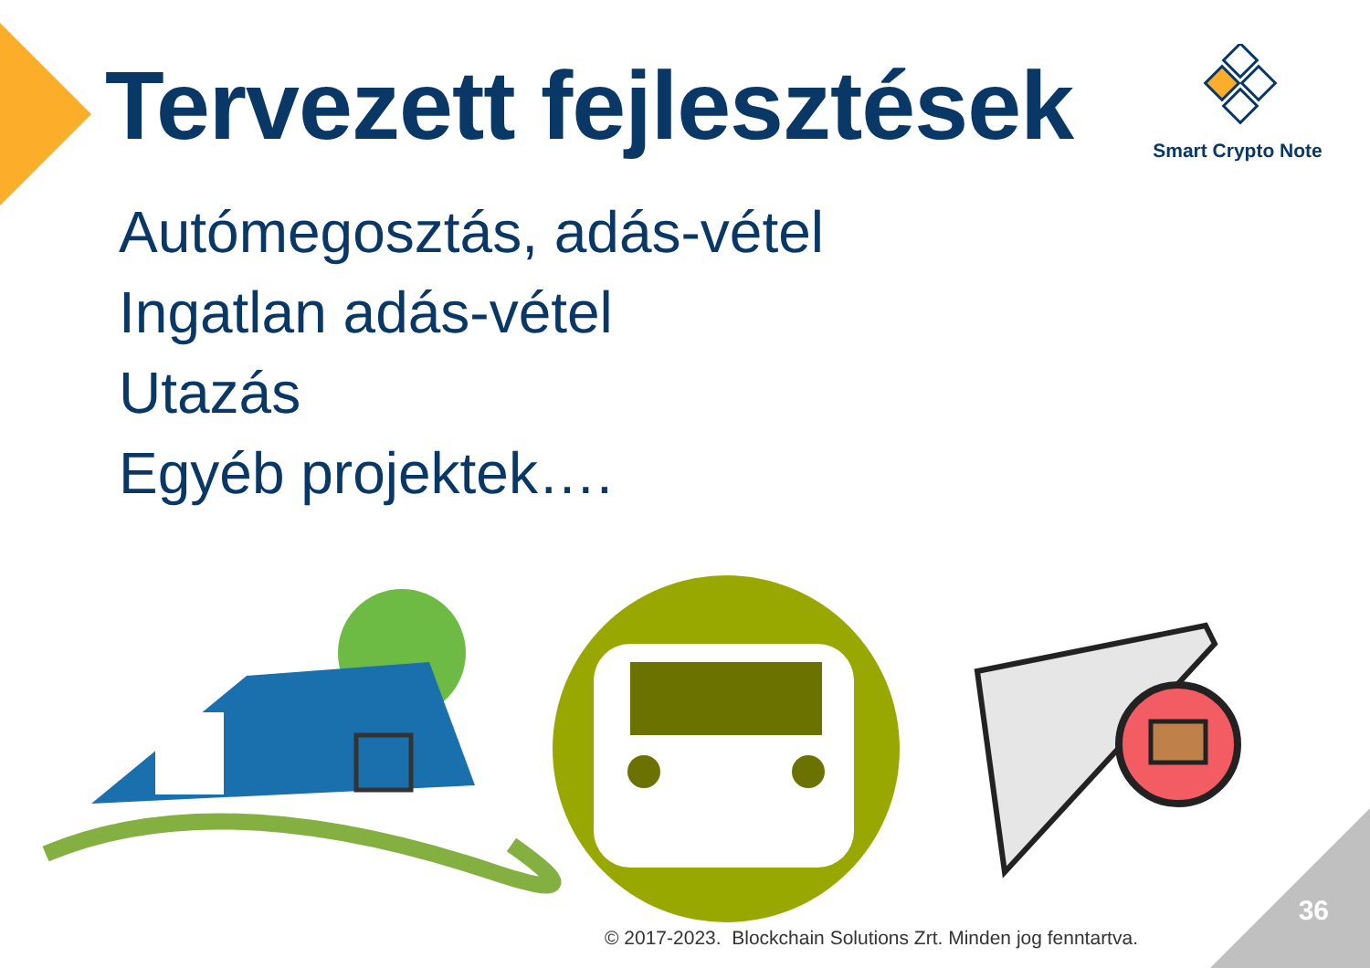Tervezett fejlesztések
Smart Crypto Note
Autómegosztás, adás-vétel
Ingatlan adás-vétel
Utazás
Egyéb projektek….
© 2017-2023. Blockchain Solutions Zrt. Minden jog fenntartva.
36